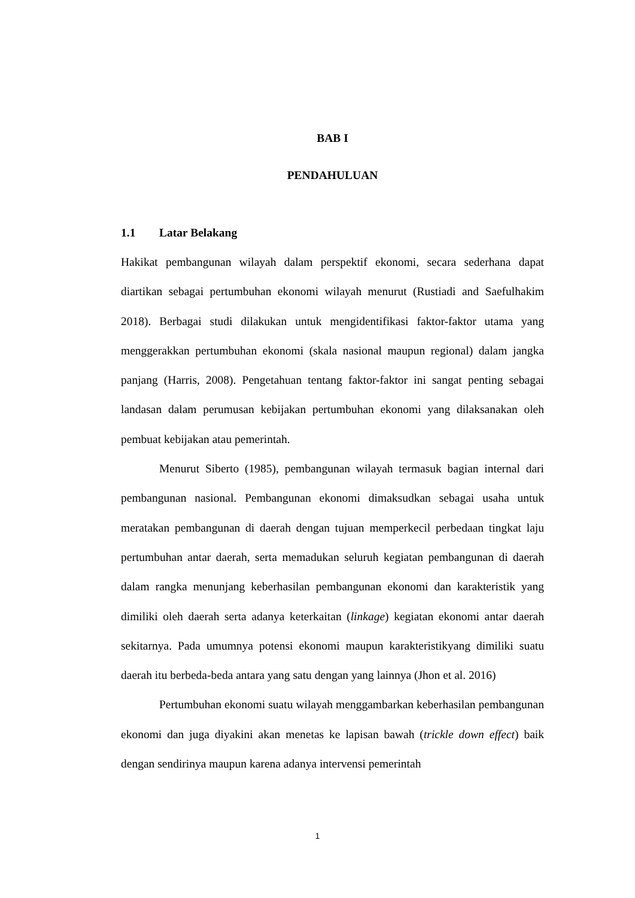BAB I
PENDAHULUAN
1.1 Latar Belakang
Hakikat pembangunan wilayah dalam perspektif ekonomi, secara sederhana dapat diartikan sebagai pertumbuhan ekonomi wilayah menurut (Rustiadi and Saefulhakim 2018). Berbagai studi dilakukan untuk mengidentifikasi faktor-faktor utama yang menggerakkan pertumbuhan ekonomi (skala nasional maupun regional) dalam jangka panjang (Harris, 2008). Pengetahuan tentang faktor-faktor ini sangat penting sebagai landasan dalam perumusan kebijakan pertumbuhan ekonomi yang dilaksanakan oleh pembuat kebijakan atau pemerintah.
Menurut Siberto (1985), pembangunan wilayah termasuk bagian internal dari pembangunan nasional. Pembangunan ekonomi dimaksudkan sebagai usaha untuk meratakan pembangunan di daerah dengan tujuan memperkecil perbedaan tingkat laju pertumbuhan antar daerah, serta memadukan seluruh kegiatan pembangunan di daerah dalam rangka menunjang keberhasilan pembangunan ekonomi dan karakteristik yang dimiliki oleh daerah serta adanya keterkaitan (linkage) kegiatan ekonomi antar daerah sekitarnya. Pada umumnya potensi ekonomi maupun karakteristikyang dimiliki suatu daerah itu berbeda-beda antara yang satu dengan yang lainnya (Jhon et al. 2016)
Pertumbuhan ekonomi suatu wilayah menggambarkan keberhasilan pembangunan ekonomi dan juga diyakini akan menetas ke lapisan bawah (trickle down effect) baik dengan sendirinya maupun karena adanya intervensi pemerintah
1